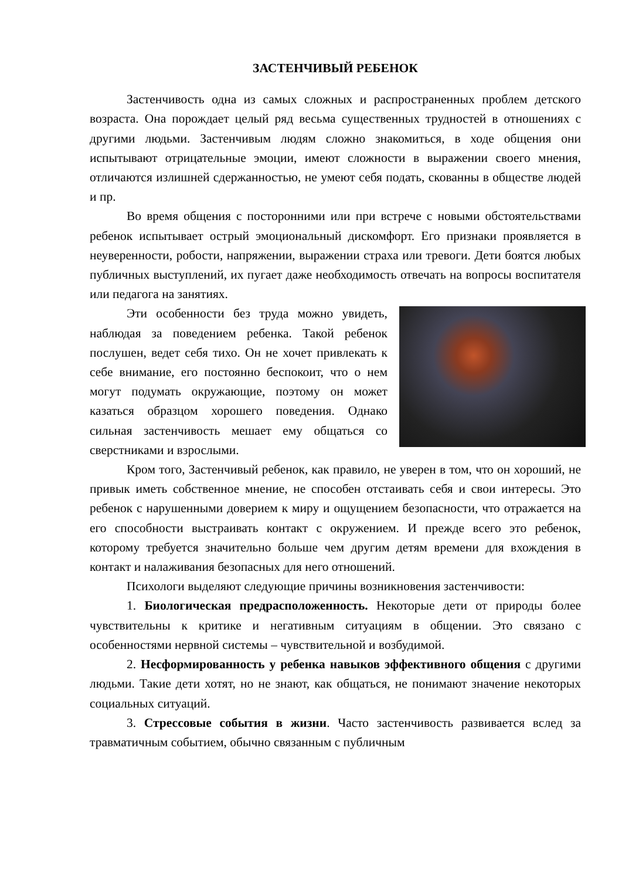ЗАСТЕНЧИВЫЙ РЕБЕНОК
Застенчивость одна из самых сложных и распространенных проблем детского возраста. Она порождает целый ряд весьма существенных трудностей в отношениях с другими людьми. Застенчивым людям сложно знакомиться, в ходе общения они испытывают отрицательные эмоции, имеют сложности в выражении своего мнения, отличаются излишней сдержанностью, не умеют себя подать, скованны в обществе людей и пр.
Во время общения с посторонними или при встрече с новыми обстоятельствами ребенок испытывает острый эмоциональный дискомфорт. Его признаки проявляется в неуверенности, робости, напряжении, выражении страха или тревоги. Дети боятся любых публичных выступлений, их пугает даже необходимость отвечать на вопросы воспитателя или педагога на занятиях.
Эти особенности без труда можно увидеть, наблюдая за поведением ребенка. Такой ребенок послушен, ведет себя тихо. Он не хочет привлекать к себе внимание, его постоянно беспокоит, что о нем могут подумать окружающие, поэтому он может казаться образцом хорошего поведения. Однако сильная застенчивость мешает ему общаться со сверстниками и взрослыми.
Кром того, Застенчивый ребенок, как правило, не уверен в том, что он хороший, не привык иметь собственное мнение, не способен отстаивать себя и свои интересы. Это ребенок с нарушенными доверием к миру и ощущением безопасности, что отражается на его способности выстраивать контакт с окружением. И прежде всего это ребенок, которому требуется значительно больше чем другим детям времени для вхождения в контакт и налаживания безопасных для него отношений.
Психологи выделяют следующие причины возникновения застенчивости:
1. Биологическая предрасположенность. Некоторые дети от природы более чувствительны к критике и негативным ситуациям в общении. Это связано с особенностями нервной системы – чувствительной и возбудимой.
2. Несформированность у ребенка навыков эффективного общения с другими людьми. Такие дети хотят, но не знают, как общаться, не понимают значение некоторых социальных ситуаций.
3. Стрессовые события в жизни. Часто застенчивость развивается вслед за травматичным событием, обычно связанным с публичным